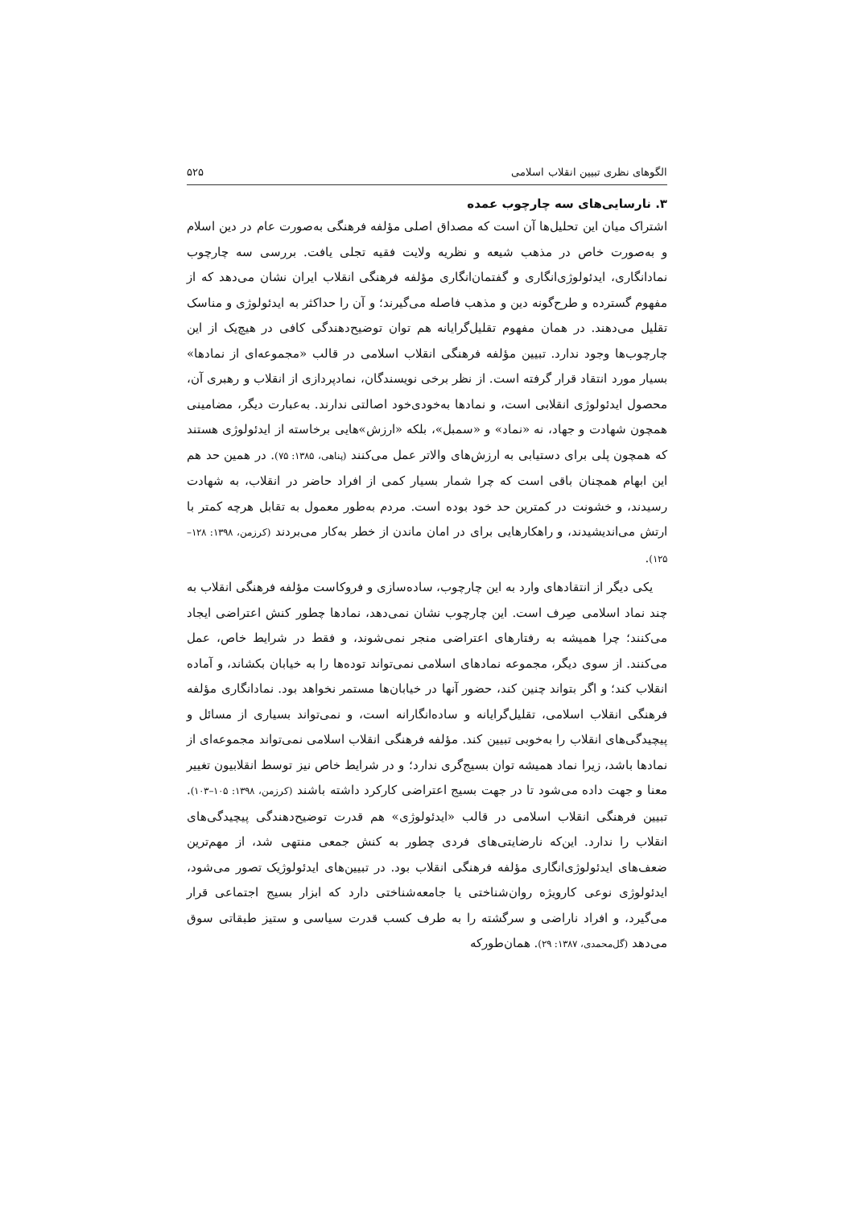الگوهای نظری تبیین انقلاب اسلامی ۵۲۵
۳. نارسایی‌های سه چارچوب عمده
اشتراک میان این تحلیل‌ها آن است که مصداق اصلی مؤلفه فرهنگی به‌صورت عام در دین اسلام و به‌صورت خاص در مذهب شیعه و نظریه ولایت فقیه تجلی یافت. بررسی سه چارچوب نمادانگاری، ایدئولوژی‌انگاری و گفتمان‌انگاری مؤلفه فرهنگی انقلاب ایران نشان می‌دهد که از مفهوم گسترده و طرح‌گونه دین و مذهب فاصله می‌گیرند؛ و آن را حداکثر به ایدئولوژی و مناسک تقلیل می‌دهند. در همان مفهوم تقلیل‌گرایانه هم توان توضیح‌دهندگی کافی در هیچ‌یک از این چارچوب‌ها وجود ندارد. تبیین مؤلفه فرهنگی انقلاب اسلامی در قالب «مجموعه‌ای از نمادها» بسیار مورد انتقاد قرار گرفته است. از نظر برخی نویسندگان، نمادپردازی از انقلاب و رهبری آن، محصول ایدئولوژی انقلابی است، و نمادها به‌خودی‌خود اصالتی ندارند. به‌عبارت دیگر، مضامینی همچون شهادت و جهاد، نه «نماد» و «سمبل»، بلکه «ارزش»هایی برخاسته از ایدئولوژی هستند که همچون پلی برای دستیابی به ارزش‌های والاتر عمل می‌کنند (پناهی، ۱۳۸۵: ۷۵). در همین حد هم این ابهام همچنان باقی است که چرا شمار بسیار کمی از افراد حاضر در انقلاب، به شهادت رسیدند، و خشونت در کمترین حد خود بوده است. مردم به‌طور معمول به تقابل هرچه کمتر با ارتش می‌اندیشیدند، و راهکارهایی برای در امان ماندن از خطر به‌کار می‌بردند (کرزمن، ۱۳۹۸: ۱۲۸–۱۲۵).
یکی دیگر از انتقادهای وارد به این چارچوب، ساده‌سازی و فروکاست مؤلفه فرهنگی انقلاب به چند نماد اسلامی صِرف است. این چارچوب نشان نمی‌دهد، نمادها چطور کنش اعتراضی ایجاد می‌کنند؛ چرا همیشه به رفتارهای اعتراضی منجر نمی‌شوند، و فقط در شرایط خاص، عمل می‌کنند. از سوی دیگر، مجموعه نمادهای اسلامی نمی‌تواند توده‌ها را به خیابان بکشاند، و آماده انقلاب کند؛ و اگر بتواند چنین کند، حضور آنها در خیابان‌ها مستمر نخواهد بود. نمادانگاری مؤلفه فرهنگی انقلاب اسلامی، تقلیل‌گرایانه و ساده‌انگارانه است، و نمی‌تواند بسیاری از مسائل و پیچیدگی‌های انقلاب را به‌خوبی تبیین کند. مؤلفه فرهنگی انقلاب اسلامی نمی‌تواند مجموعه‌ای از نمادها باشد، زیرا نماد همیشه توان بسیج‌گری ندارد؛ و در شرایط خاص نیز توسط انقلابیون تغییر معنا و جهت داده می‌شود تا در جهت بسیج اعتراضی کارکرد داشته باشند (کرزمن، ۱۳۹۸: ۱۰۵–۱۰۳). تبیین فرهنگی انقلاب اسلامی در قالب «ایدئولوژی» هم قدرت توضیح‌دهندگی پیچیدگی‌های انقلاب را ندارد. این‌که نارضایتی‌های فردی چطور به کنش جمعی منتهی شد، از مهم‌ترین ضعف‌های ایدئولوژی‌انگاری مؤلفه فرهنگی انقلاب بود. در تبیین‌های ایدئولوژیک تصور می‌شود، ایدئولوژی نوعی کارویژه روان‌شناختی یا جامعه‌شناختی دارد که ابزار بسیج اجتماعی قرار می‌گیرد، و افراد ناراضی و سرگشته را به طرف کسب قدرت سیاسی و ستیز طبقاتی سوق می‌دهد (گل‌محمدی، ۱۳۸۷: ۲۹). همان‌طورکه